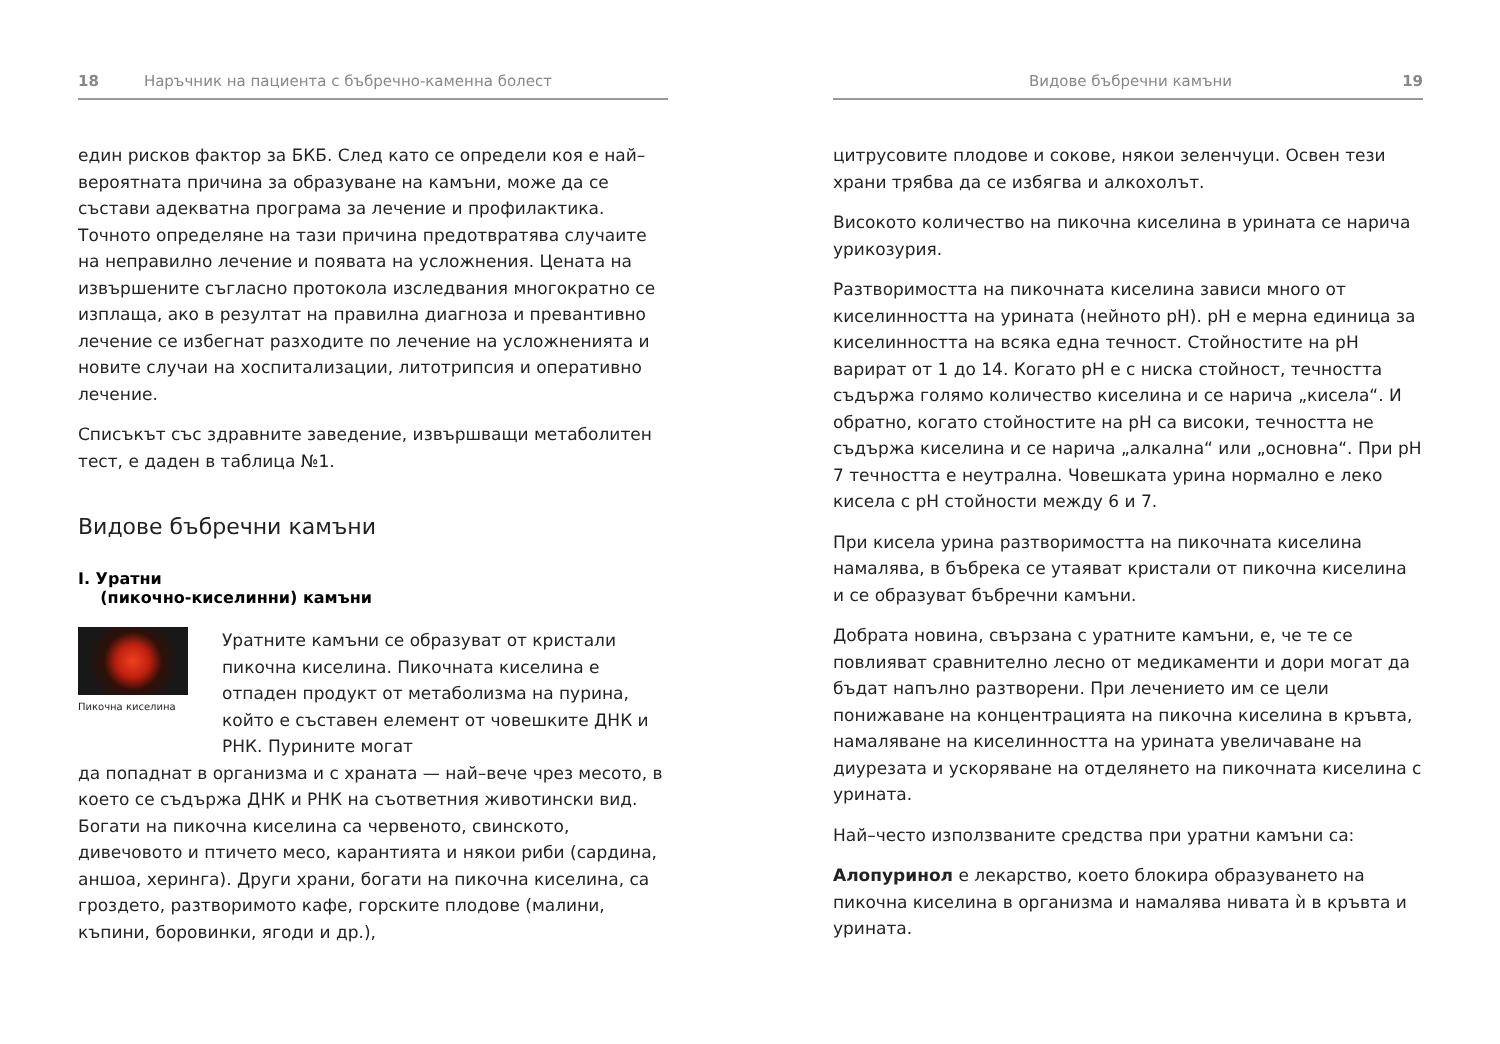18 Наръчник на пациента с бъбречно-каменна болест
един рисков фактор за БКБ. След като се определи коя е най–вероятната причина за образуване на камъни, може да се състави адекватна програма за лечение и профилактика. Точното определяне на тази причина предотвратява случаите на неправилно лечение и появата на усложнения. Цената на извършените съгласно протокола изследвания многократно се изплаща, ако в резултат на правилна диагноза и превантивно лечение се избегнат разходите по лечение на усложненията и новите случаи на хоспитализации, литотрипсия и оперативно лечение.
Списъкът със здравните заведение, извършващи метаболитен тест, е даден в таблица №1.
Видове бъбречни камъни
I. Уратни
(пикочно-киселинни) камъни
Пикочна киселина
Уратните камъни се образуват от кристали пикочна киселина. Пикочната киселина е отпаден продукт от метаболизма на пурина, който е съставен елемент от човешките ДНК и РНК. Пурините могат
да попаднат в организма и с храната — най–вече чрез месото, в което се съдържа ДНК и РНК на съответния животински вид. Богати на пикочна киселина са червеното, свинското, дивечовото и птичето месо, карантията и някои риби (сардина, аншоа, херинга). Други храни, богати на пикочна киселина, са гроздето, разтворимото кафе, горските плодове (малини, къпини, боровинки, ягоди и др.),
Видове бъбречни камъни 19
цитрусовите плодове и сокове, някои зеленчуци. Освен тези храни трябва да се избягва и алкохолът.
Високото количество на пикочна киселина в урината се нарича урикозурия.
Разтворимостта на пикочната киселина зависи много от киселинността на урината (нейното pH). pH е мерна единица за киселинността на всяка една течност. Стойностите на pH варират от 1 до 14. Когато pH е с ниска стойност, течността съдържа голямо количество киселина и се нарича „кисела“. И обратно, когато стойностите на pH са високи, течността не съдържа киселина и се нарича „алкална“ или „основна“. При pH 7 течността е неутрална. Човешката урина нормално е леко кисела с pH стойности между 6 и 7.
При кисела урина разтворимостта на пикочната киселина намалява, в бъбрека се утаяват кристали от пикочна киселина и се образуват бъбречни камъни.
Добрата новина, свързана с уратните камъни, е, че те се повлияват сравнително лесно от медикаменти и дори могат да бъдат напълно разтворени. При лечението им се цели понижаване на концентрацията на пикочна киселина в кръвта, намаляване на киселинността на урината увеличаване на диурезата и ускоряване на отделянето на пикочната киселина с урината.
Най–често използваните средства при уратни камъни са:
Алопуринол е лекарство, което блокира образуването на пикочна киселина в организма и намалява нивата ѝ в кръвта и урината.